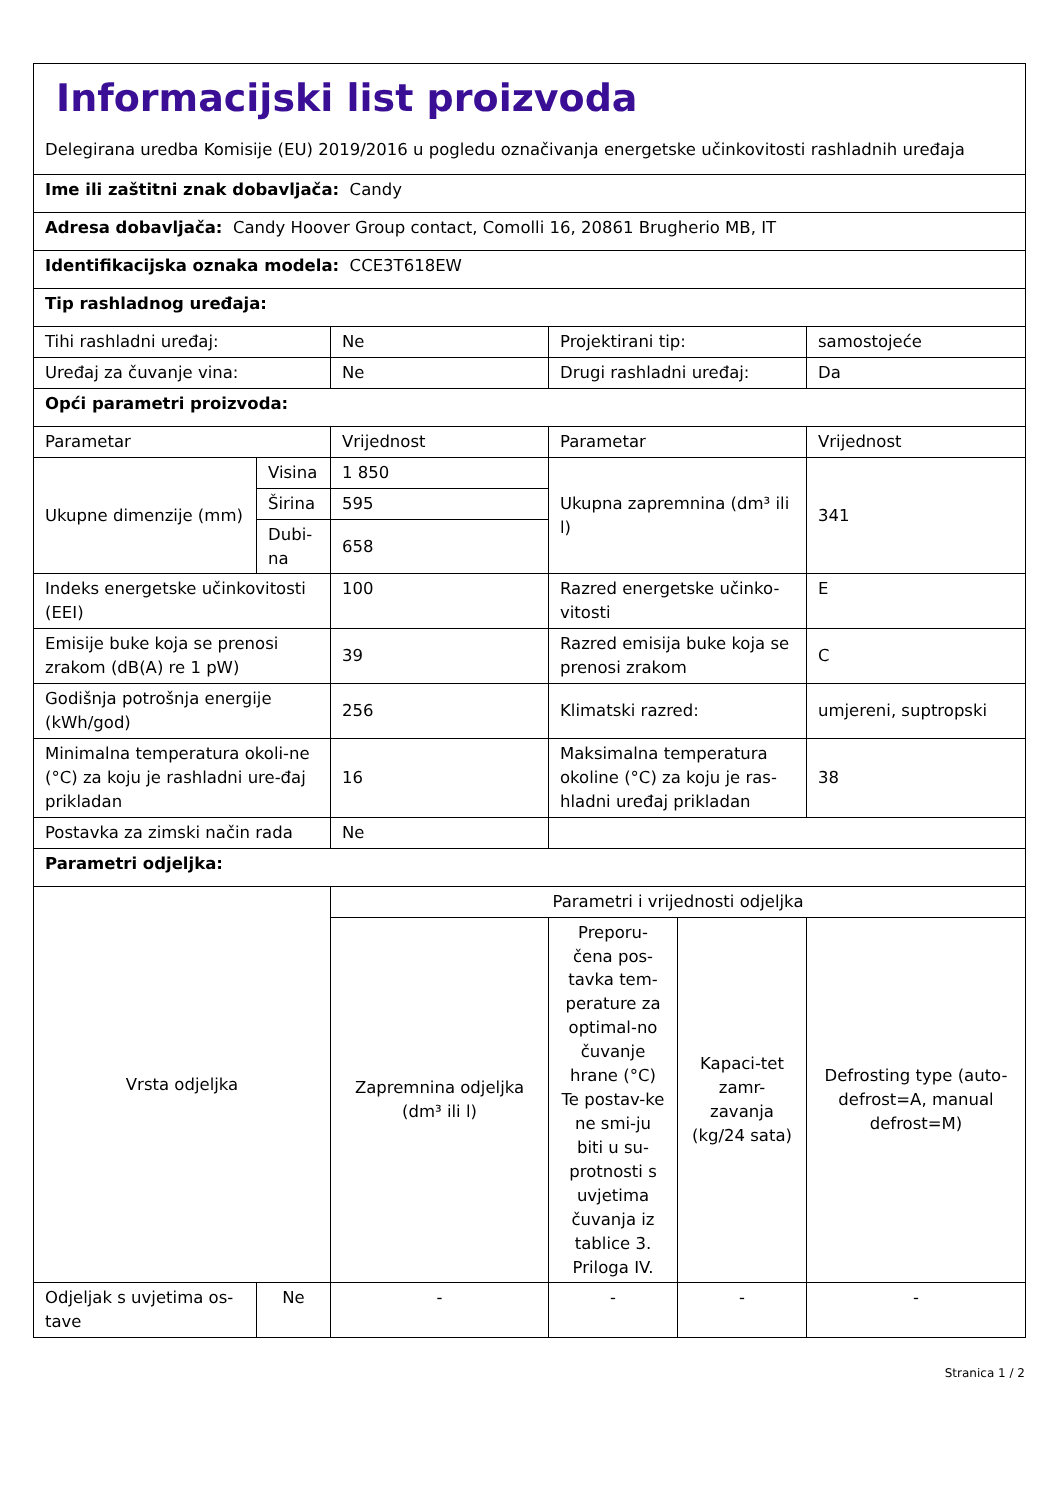| Informacijski list proizvoda Delegirana uredba Komisije (EU) 2019/2016 u pogledu označivanja energetske učinkovitosti rashladnih uređaja | | | | | |
| Ime ili zaštitni znak dobavljača: Candy | | | | | |
| Adresa dobavljača: Candy Hoover Group contact, Comolli 16, 20861 Brugherio MB, IT | | | | | |
| Identifikacijska oznaka modela: CCE3T618EW | | | | | |
| Tip rashladnog uređaja: | | | | | |
| Tihi rashladni uređaj: | | Ne | Projektirani tip: | | samostojeće |
| Uređaj za čuvanje vina: | | Ne | Drugi rashladni uređaj: | | Da |
| Opći parametri proizvoda: | | | | | |
| Parametar | | Vrijednost | Parametar | | Vrijednost |
| Ukupne dimenzije (mm) | Visina | 1 850 | Ukupna zapremnina (dm³ ili l) | | 341 |
| | Širina | 595 | | | |
| | Dubi-na | 658 | | | |
| Indeks energetske učinkovitosti (EEI) | | 100 | Razred energetske učinko-vitosti | | E |
| Emisije buke koja se prenosi zrakom (dB(A) re 1 pW) | | 39 | Razred emisija buke koja se prenosi zrakom | | C |
| Godišnja potrošnja energije (kWh/god) | | 256 | Klimatski razred: | | umjereni, suptropski |
| Minimalna temperatura okoli-ne (°C) za koju je rashladni ure-đaj prikladan | | 16 | Maksimalna temperatura okoline (°C) za koju je ras-hladni uređaj prikladan | | 38 |
| Postavka za zimski način rada | | Ne | | | |
| Parametri odjeljka: | | | | | |
| Vrsta odjeljka | | Parametri i vrijednosti odjeljka | | | |
| | | Zapremnina odjeljka (dm³ ili l) | Preporu-čena pos-tavka tem-perature za optimal-no čuvanje hrane (°C) Te postav-ke ne smi-ju biti u su-protnosti s uvjetima čuvanja iz tablice 3. Priloga IV. | Kapaci-tet zamr-zavanja (kg/24 sata) | Defrosting type (auto-defrost=A, manual defrost=M) |
| Odjeljak s uvjetima os-tave | Ne | - | - | - | - |
Stranica 1 / 2